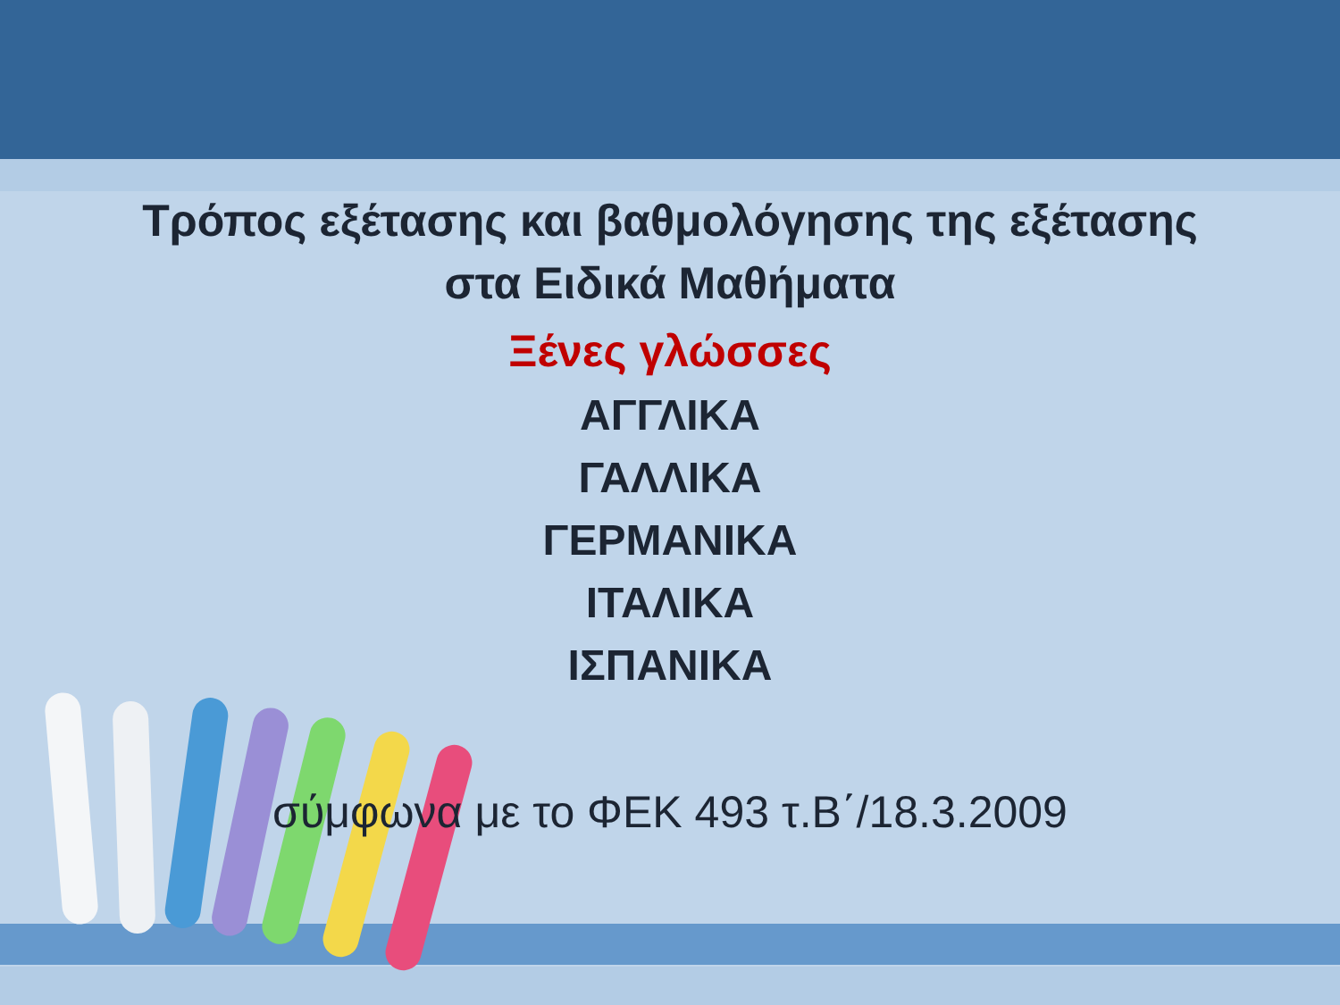Τρόπος εξέτασης και βαθμολόγησης της εξέτασης
στα Ειδικά Μαθήματα
Ξένες γλώσσες
ΑΓΓΛΙΚΑ
ΓΑΛΛΙΚΑ
ΓΕΡΜΑΝΙΚΑ
ΙΤΑΛΙΚΑ
ΙΣΠΑΝΙΚΑ
σύμφωνα με το ΦΕΚ 493 τ.Β΄/18.3.2009